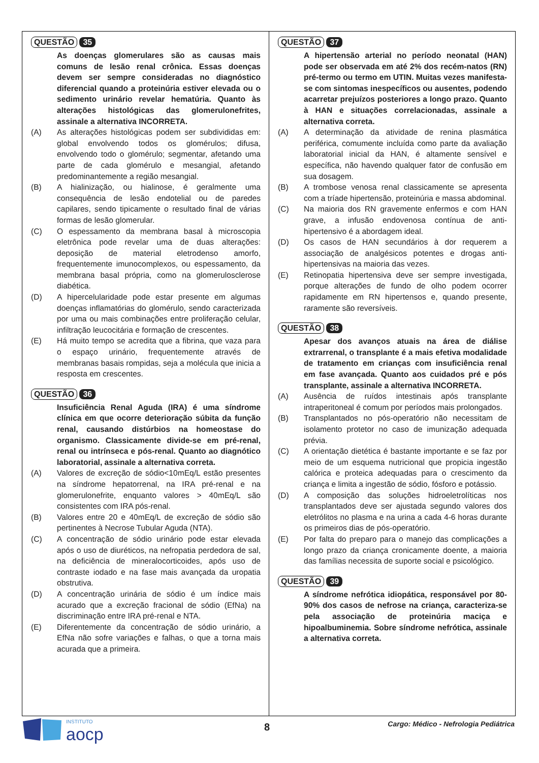QUESTÃO 35
As doenças glomerulares são as causas mais comuns de lesão renal crônica. Essas doenças devem ser sempre consideradas no diagnóstico diferencial quando a proteinúria estiver elevada ou o sedimento urinário revelar hematúria. Quanto às alterações histológicas das glomerulonefrites, assinale a alternativa INCORRETA.
(A) As alterações histológicas podem ser subdivididas em: global envolvendo todos os glomérulos; difusa, envolvendo todo o glomérulo; segmentar, afetando uma parte de cada glomérulo e mesangial, afetando predominantemente a região mesangial.
(B) A hialinização, ou hialinose, é geralmente uma consequência de lesão endotelial ou de paredes capilares, sendo tipicamente o resultado final de várias formas de lesão glomerular.
(C) O espessamento da membrana basal à microscopia eletrônica pode revelar uma de duas alterações: deposição de material eletrodenso amorfo, frequentemente imunocomplexos, ou espessamento, da membrana basal própria, como na glomerulosclerose diabética.
(D) A hipercelularidade pode estar presente em algumas doenças inflamatórias do glomérulo, sendo caracterizada por uma ou mais combinações entre proliferação celular, infiltração leucocitária e formação de crescentes.
(E) Há muito tempo se acredita que a fibrina, que vaza para o espaço urinário, frequentemente através de membranas basais rompidas, seja a molécula que inicia a resposta em crescentes.
QUESTÃO 36
Insuficiência Renal Aguda (IRA) é uma síndrome clínica em que ocorre deterioração súbita da função renal, causando distúrbios na homeostase do organismo. Classicamente divide-se em pré-renal, renal ou intrínseca e pós-renal. Quanto ao diagnótico laboratorial, assinale a alternativa correta.
(A) Valores de excreção de sódio<10mEq/L estão presentes na síndrome hepatorrenal, na IRA pré-renal e na glomerulonefrite, enquanto valores > 40mEq/L são consistentes com IRA pós-renal.
(B) Valores entre 20 e 40mEq/L de excreção de sódio são pertinentes à Necrose Tubular Aguda (NTA).
(C) A concentração de sódio urinário pode estar elevada após o uso de diuréticos, na nefropatia perdedora de sal, na deficiência de mineralocorticoides, após uso de contraste iodado e na fase mais avançada da uropatia obstrutiva.
(D) A concentração urinária de sódio é um índice mais acurado que a excreção fracional de sódio (EfNa) na discriminação entre IRA pré-renal e NTA.
(E) Diferentemente da concentração de sódio urinário, a EfNa não sofre variações e falhas, o que a torna mais acurada que a primeira.
QUESTÃO 37
A hipertensão arterial no período neonatal (HAN) pode ser observada em até 2% dos recém-natos (RN) pré-termo ou termo em UTIN. Muitas vezes manifesta-se com sintomas inespecíficos ou ausentes, podendo acarretar prejuízos posteriores a longo prazo. Quanto à HAN e situações correlacionadas, assinale a alternativa correta.
(A) A determinação da atividade de renina plasmática periférica, comumente incluída como parte da avaliação laboratorial inicial da HAN, é altamente sensível e específica, não havendo qualquer fator de confusão em sua dosagem.
(B) A trombose venosa renal classicamente se apresenta com a tríade hipertensão, proteinúria e massa abdominal.
(C) Na maioria dos RN gravemente enfermos e com HAN grave, a infusão endovenosa contínua de anti-hipertensivo é a abordagem ideal.
(D) Os casos de HAN secundários à dor requerem a associação de analgésicos potentes e drogas anti-hipertensivas na maioria das vezes.
(E) Retinopatia hipertensiva deve ser sempre investigada, porque alterações de fundo de olho podem ocorrer rapidamente em RN hipertensos e, quando presente, raramente são reversíveis.
QUESTÃO 38
Apesar dos avanços atuais na área de diálise extrarrenal, o transplante é a mais efetiva modalidade de tratamento em crianças com insuficiência renal em fase avançada. Quanto aos cuidados pré e pós transplante, assinale a alternativa INCORRETA.
(A) Ausência de ruídos intestinais após transplante intraperitoneal é comum por períodos mais prolongados.
(B) Transplantados no pós-operatório não necessitam de isolamento protetor no caso de imunização adequada prévia.
(C) A orientação dietética é bastante importante e se faz por meio de um esquema nutricional que propicia ingestão calórica e proteica adequadas para o crescimento da criança e limita a ingestão de sódio, fósforo e potássio.
(D) A composição das soluções hidroeletrolíticas nos transplantados deve ser ajustada segundo valores dos eletrólitos no plasma e na urina a cada 4-6 horas durante os primeiros dias de pós-operatório.
(E) Por falta do preparo para o manejo das complicações a longo prazo da criança cronicamente doente, a maioria das famílias necessita de suporte social e psicológico.
QUESTÃO 39
A síndrome nefrótica idiopática, responsável por 80-90% dos casos de nefrose na criança, caracteriza-se pela associação de proteinúria maciça e hipoalbuminemia. Sobre síndrome nefrótica, assinale a alternativa correta.
INSTITUTO
aocp
8
Cargo: Médico - Nefrologia Pediátrica